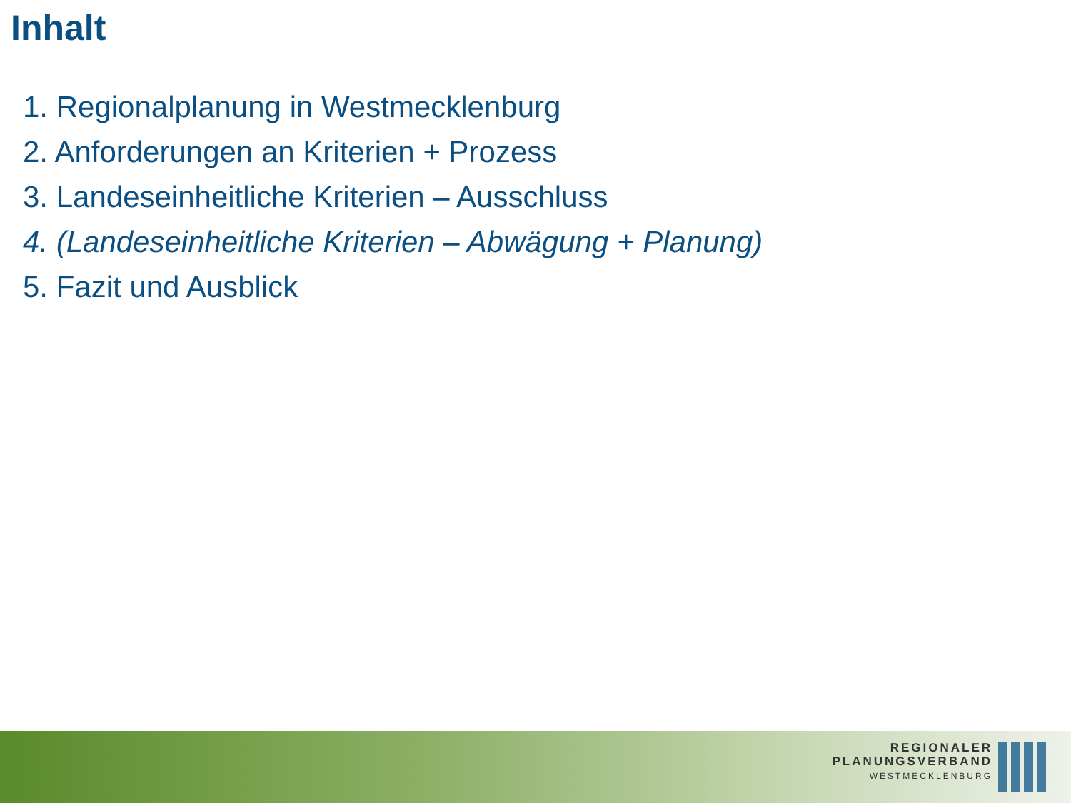Inhalt
1. Regionalplanung in Westmecklenburg
2. Anforderungen an Kriterien + Prozess
3. Landeseinheitliche Kriterien – Ausschluss
4. (Landeseinheitliche Kriterien – Abwägung + Planung)
5. Fazit und Ausblick
REGIONALER
PLANUNGSVERBAND
WESTMECKLENBURG